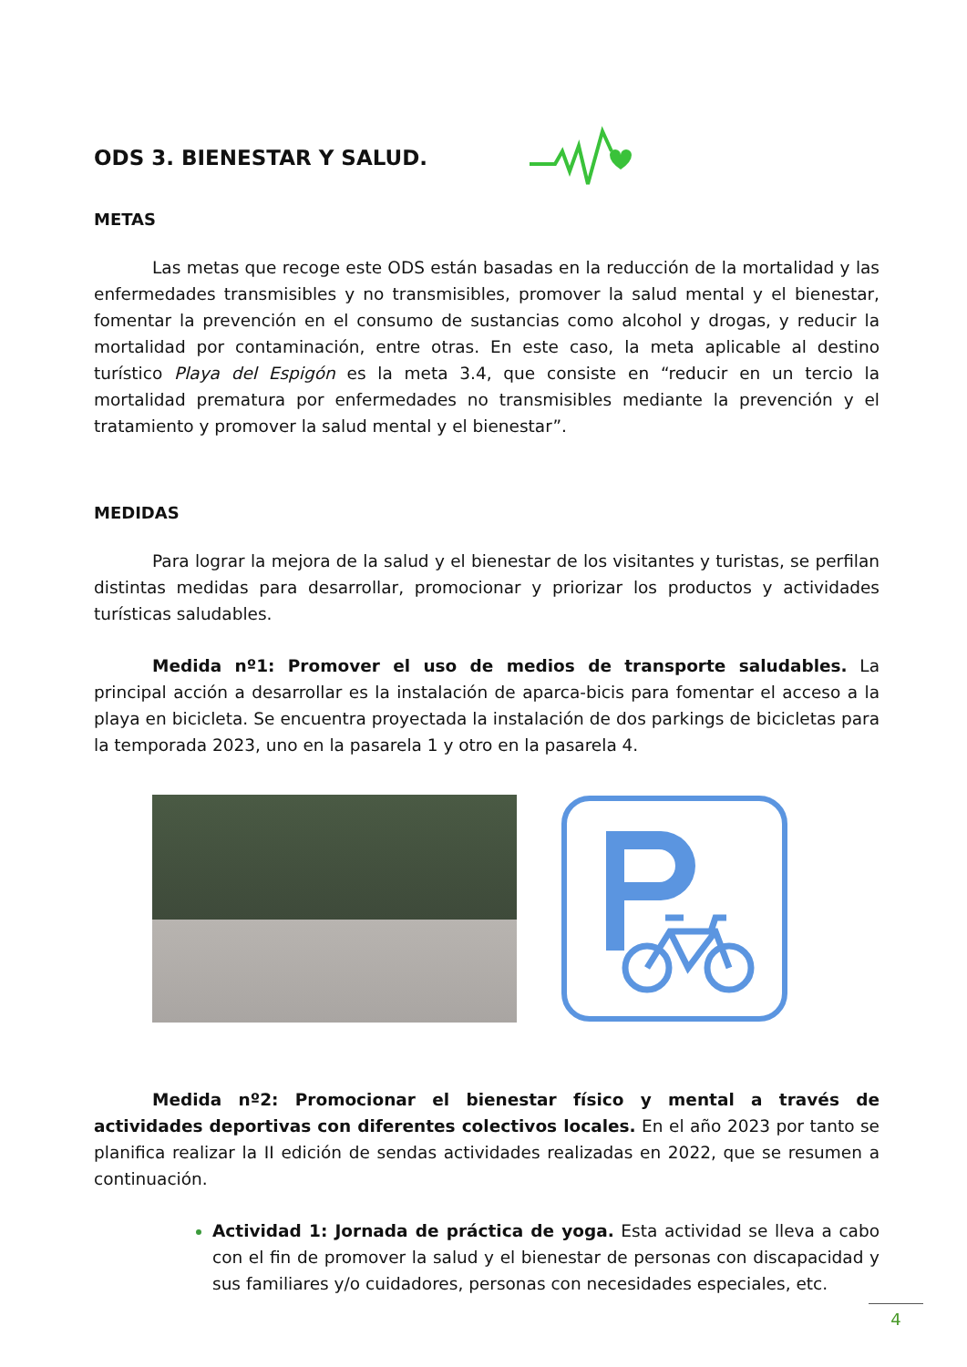ODS 3. BIENESTAR Y SALUD.
METAS
Las metas que recoge este ODS están basadas en la reducción de la mortalidad y las enfermedades transmisibles y no transmisibles, promover la salud mental y el bienestar, fomentar la prevención en el consumo de sustancias como alcohol y drogas, y reducir la mortalidad por contaminación, entre otras. En este caso, la meta aplicable al destino turístico Playa del Espigón es la meta 3.4, que consiste en “reducir en un tercio la mortalidad prematura por enfermedades no transmisibles mediante la prevención y el tratamiento y promover la salud mental y el bienestar”.
MEDIDAS
Para lograr la mejora de la salud y el bienestar de los visitantes y turistas, se perfilan distintas medidas para desarrollar, promocionar y priorizar los productos y actividades turísticas saludables.
Medida nº1: Promover el uso de medios de transporte saludables. La principal acción a desarrollar es la instalación de aparca-bicis para fomentar el acceso a la playa en bicicleta. Se encuentra proyectada la instalación de dos parkings de bicicletas para la temporada 2023, uno en la pasarela 1 y otro en la pasarela 4.
Medida nº2: Promocionar el bienestar físico y mental a través de actividades deportivas con diferentes colectivos locales. En el año 2023 por tanto se planifica realizar la II edición de sendas actividades realizadas en 2022, que se resumen a continuación.
Actividad 1: Jornada de práctica de yoga. Esta actividad se lleva a cabo con el fin de promover la salud y el bienestar de personas con discapacidad y sus familiares y/o cuidadores, personas con necesidades especiales, etc.
4